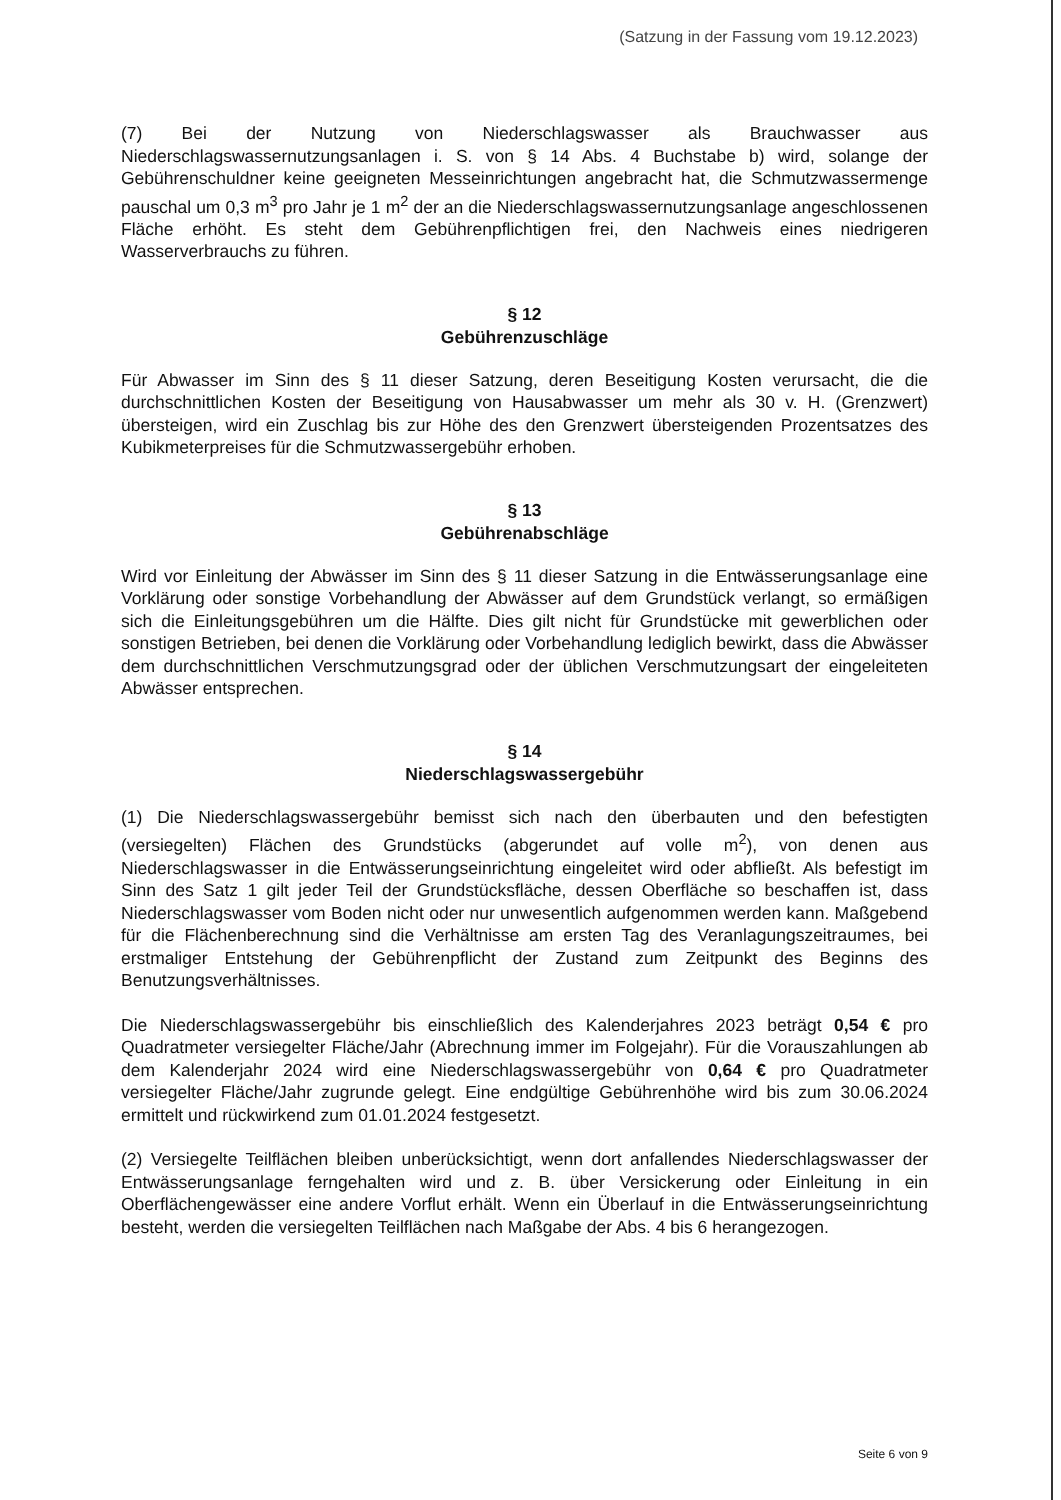(Satzung in der Fassung vom 19.12.2023)
(7) Bei der Nutzung von Niederschlagswasser als Brauchwasser aus Niederschlagswassernutzungsanlagen i. S. von § 14 Abs. 4 Buchstabe b) wird, solange der Gebührenschuldner keine geeigneten Messeinrichtungen angebracht hat, die Schmutzwassermenge pauschal um 0,3 m<sup>3</sup> pro Jahr je 1 m<sup>2</sup> der an die Niederschlagswassernutzungsanlage angeschlossenen Fläche erhöht. Es steht dem Gebührenpflichtigen frei, den Nachweis eines niedrigeren Wasserverbrauchs zu führen.
§ 12
Gebührenzuschläge
Für Abwasser im Sinn des § 11 dieser Satzung, deren Beseitigung Kosten verursacht, die die durchschnittlichen Kosten der Beseitigung von Hausabwasser um mehr als 30 v. H. (Grenzwert) übersteigen, wird ein Zuschlag bis zur Höhe des den Grenzwert übersteigenden Prozentsatzes des Kubikmeterpreises für die Schmutzwassergebühr erhoben.
§ 13
Gebührenabschläge
Wird vor Einleitung der Abwässer im Sinn des § 11 dieser Satzung in die Entwässerungsanlage eine Vorklärung oder sonstige Vorbehandlung der Abwässer auf dem Grundstück verlangt, so ermäßigen sich die Einleitungsgebühren um die Hälfte. Dies gilt nicht für Grundstücke mit gewerblichen oder sonstigen Betrieben, bei denen die Vorklärung oder Vorbehandlung lediglich bewirkt, dass die Abwässer dem durchschnittlichen Verschmutzungsgrad oder der üblichen Verschmutzungsart der eingeleiteten Abwässer entsprechen.
§ 14
Niederschlagswassergebühr
(1) Die Niederschlagswassergebühr bemisst sich nach den überbauten und den befestigten (versiegelten) Flächen des Grundstücks (abgerundet auf volle m<sup>2</sup>), von denen aus Niederschlagswasser in die Entwässerungseinrichtung eingeleitet wird oder abfließt. Als befestigt im Sinn des Satz 1 gilt jeder Teil der Grundstücksfläche, dessen Oberfläche so beschaffen ist, dass Niederschlagswasser vom Boden nicht oder nur unwesentlich aufgenommen werden kann. Maßgebend für die Flächenberechnung sind die Verhältnisse am ersten Tag des Veranlagungszeitraumes, bei erstmaliger Entstehung der Gebührenpflicht der Zustand zum Zeitpunkt des Beginns des Benutzungsverhältnisses.
Die Niederschlagswassergebühr bis einschließlich des Kalenderjahres 2023 beträgt 0,54 € pro Quadratmeter versiegelter Fläche/Jahr (Abrechnung immer im Folgejahr). Für die Vorauszahlungen ab dem Kalenderjahr 2024 wird eine Niederschlagswassergebühr von 0,64 € pro Quadratmeter versiegelter Fläche/Jahr zugrunde gelegt. Eine endgültige Gebührenhöhe wird bis zum 30.06.2024 ermittelt und rückwirkend zum 01.01.2024 festgesetzt.
(2) Versiegelte Teilflächen bleiben unberücksichtigt, wenn dort anfallendes Niederschlagswasser der Entwässerungsanlage ferngehalten wird und z. B. über Versickerung oder Einleitung in ein Oberflächengewässer eine andere Vorflut erhält. Wenn ein Überlauf in die Entwässerungseinrichtung besteht, werden die versiegelten Teilflächen nach Maßgabe der Abs. 4 bis 6 herangezogen.
Seite 6 von 9